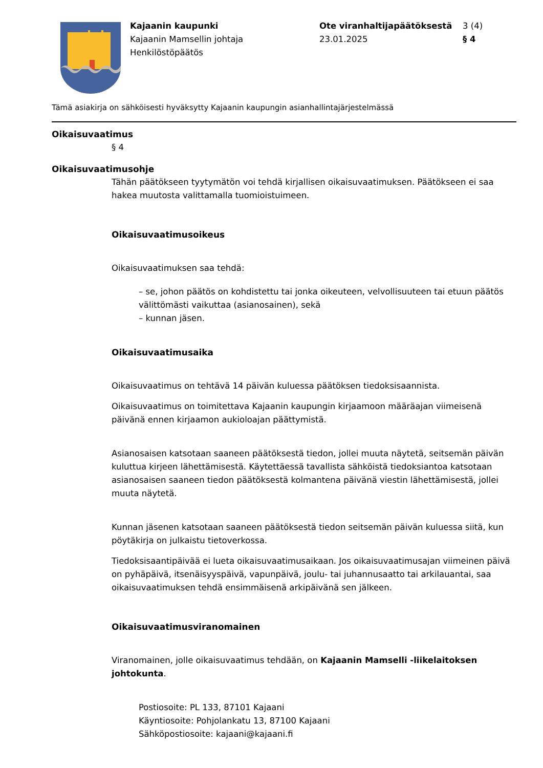Kajaanin kaupunki
Kajaanin Mamsellin johtaja
Henkilöstöpäätös
Ote viranhaltijapäätöksestä
23.01.2025
3 (4)
§ 4
Tämä asiakirja on sähköisesti hyväksytty Kajaanin kaupungin asianhallintajärjestelmässä
Oikaisuvaatimus
§ 4
Oikaisuvaatimusohje
Tähän päätökseen tyytymätön voi tehdä kirjallisen oikaisuvaatimuksen. Päätökseen ei saa hakea muutosta valittamalla tuomioistuimeen.
Oikaisuvaatimusoikeus
Oikaisuvaatimuksen saa tehdä:
– se, johon päätös on kohdistettu tai jonka oikeuteen, velvollisuuteen tai etuun päätös välittömästi vaikuttaa (asianosainen), sekä
– kunnan jäsen.
Oikaisuvaatimusaika
Oikaisuvaatimus on tehtävä 14 päivän kuluessa päätöksen tiedoksisaannista.
Oikaisuvaatimus on toimitettava Kajaanin kaupungin kirjaamoon määräajan viimeisenä päivänä ennen kirjaamon aukioloajan päättymistä.
Asianosaisen katsotaan saaneen päätöksestä tiedon, jollei muuta näytetä, seitsemän päivän kuluttua kirjeen lähettämisestä. Käytettäessä tavallista sähköistä tiedoksiantoa katsotaan asianosaisen saaneen tiedon päätöksestä kolmantena päivänä viestin lähettämisestä, jollei muuta näytetä.
Kunnan jäsenen katsotaan saaneen päätöksestä tiedon seitsemän päivän kuluessa siitä, kun pöytäkirja on julkaistu tietoverkossa.
Tiedoksisaantipäivää ei lueta oikaisuvaatimusaikaan. Jos oikaisuvaatimusajan viimeinen päivä on pyhäpäivä, itsenäisyyspäivä, vapunpäivä, joulu- tai juhannusaatto tai arkilauantai, saa oikaisuvaatimuksen tehdä ensimmäisenä arkipäivänä sen jälkeen.
Oikaisuvaatimusviranomainen
Viranomainen, jolle oikaisuvaatimus tehdään, on Kajaanin Mamselli -liikelaitoksen johtokunta.
Postiosoite: PL 133, 87101 Kajaani
Käyntiosoite: Pohjolankatu 13, 87100 Kajaani
Sähköpostiosoite: kajaani@kajaani.fi